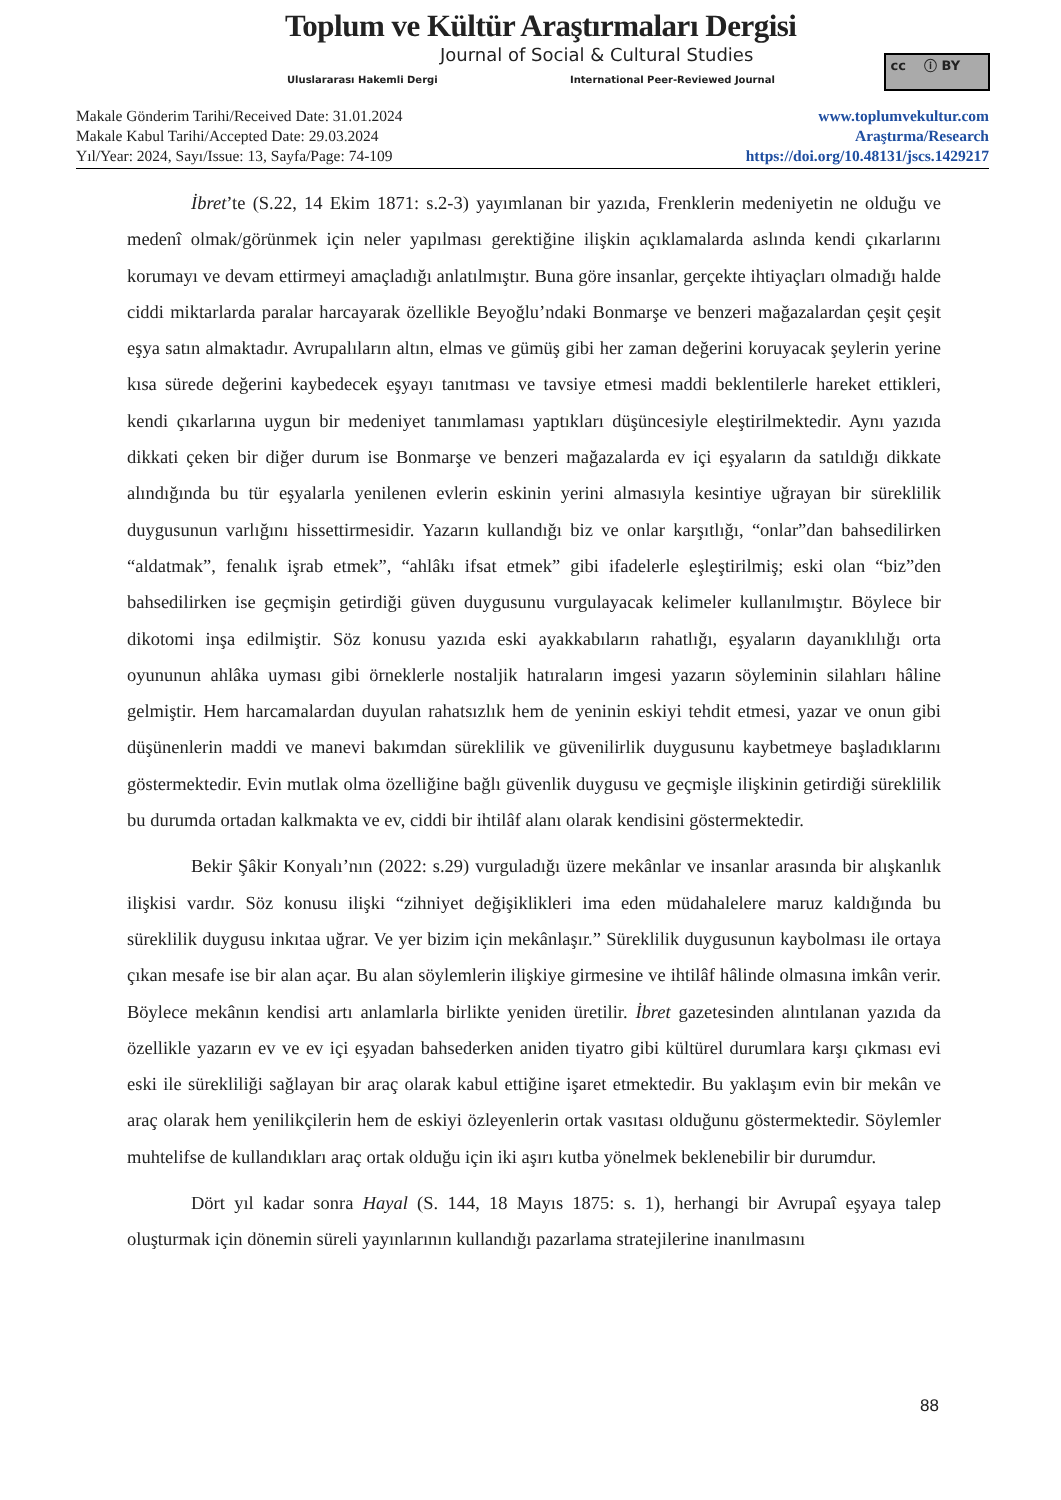Toplum ve Kültür Araştırmaları Dergisi
Journal of Social & Cultural Studies
Uluslararası Hakemli Dergi
International Peer-Reviewed Journal
cc ⓘ BY
Makale Gönderim Tarihi/Received Date: 31.01.2024
Makale Kabul Tarihi/Accepted Date: 29.03.2024
Yıl/Year: 2024, Sayı/Issue: 13, Sayfa/Page: 74-109
www.toplumvekultur.com
Araştırma/Research
https://doi.org/10.48131/jscs.1429217
İbret’te (S.22, 14 Ekim 1871: s.2-3) yayımlanan bir yazıda, Frenklerin medeniyetin ne olduğu ve medenî olmak/görünmek için neler yapılması gerektiğine ilişkin açıklamalarda aslında kendi çıkarlarını korumayı ve devam ettirmeyi amaçladığı anlatılmıştır. Buna göre insanlar, gerçekte ihtiyaçları olmadığı halde ciddi miktarlarda paralar harcayarak özellikle Beyoğlu’ndaki Bonmarşe ve benzeri mağazalardan çeşit çeşit eşya satın almaktadır. Avrupalıların altın, elmas ve gümüş gibi her zaman değerini koruyacak şeylerin yerine kısa sürede değerini kaybedecek eşyayı tanıtması ve tavsiye etmesi maddi beklentilerle hareket ettikleri, kendi çıkarlarına uygun bir medeniyet tanımlaması yaptıkları düşüncesiyle eleştirilmektedir. Aynı yazıda dikkati çeken bir diğer durum ise Bonmarşe ve benzeri mağazalarda ev içi eşyaların da satıldığı dikkate alındığında bu tür eşyalarla yenilenen evlerin eskinin yerini almasıyla kesintiye uğrayan bir süreklilik duygusunun varlığını hissettirmesidir. Yazarın kullandığı biz ve onlar karşıtlığı, “onlar”dan bahsedilirken “aldatmak”, fenalık işrab etmek”, “ahlâkı ifsat etmek” gibi ifadelerle eşleştirilmiş; eski olan “biz”den bahsedilirken ise geçmişin getirdiği güven duygusunu vurgulayacak kelimeler kullanılmıştır. Böylece bir dikotomi inşa edilmiştir. Söz konusu yazıda eski ayakkabıların rahatlığı, eşyaların dayanıklılığı orta oyununun ahlâka uyması gibi örneklerle nostaljik hatıraların imgesi yazarın söyleminin silahları hâline gelmiştir. Hem harcamalardan duyulan rahatsızlık hem de yeninin eskiyi tehdit etmesi, yazar ve onun gibi düşünenlerin maddi ve manevi bakımdan süreklilik ve güvenilirlik duygusunu kaybetmeye başladıklarını göstermektedir. Evin mutlak olma özelliğine bağlı güvenlik duygusu ve geçmişle ilişkinin getirdiği süreklilik bu durumda ortadan kalkmakta ve ev, ciddi bir ihtilâf alanı olarak kendisini göstermektedir.
Bekir Şâkir Konyalı’nın (2022: s.29) vurguladığı üzere mekânlar ve insanlar arasında bir alışkanlık ilişkisi vardır. Söz konusu ilişki “zihniyet değişiklikleri ima eden müdahalelere maruz kaldığında bu süreklilik duygusu inkıtaa uğrar. Ve yer bizim için mekânlaşır.” Süreklilik duygusunun kaybolması ile ortaya çıkan mesafe ise bir alan açar. Bu alan söylemlerin ilişkiye girmesine ve ihtilâf hâlinde olmasına imkân verir. Böylece mekânın kendisi artı anlamlarla birlikte yeniden üretilir. İbret gazetesinden alıntılanan yazıda da özellikle yazarın ev ve ev içi eşyadan bahsederken aniden tiyatro gibi kültürel durumlara karşı çıkması evi eski ile sürekliliği sağlayan bir araç olarak kabul ettiğine işaret etmektedir. Bu yaklaşım evin bir mekân ve araç olarak hem yenilikçilerin hem de eskiyi özleyenlerin ortak vasıtası olduğunu göstermektedir. Söylemler muhtelifse de kullandıkları araç ortak olduğu için iki aşırı kutba yönelmek beklenebilir bir durumdur.
Dört yıl kadar sonra Hayal (S. 144, 18 Mayıs 1875: s. 1), herhangi bir Avrupaî eşyaya talep oluşturmak için dönemin süreli yayınlarının kullandığı pazarlama stratejilerine inanılmasını
88